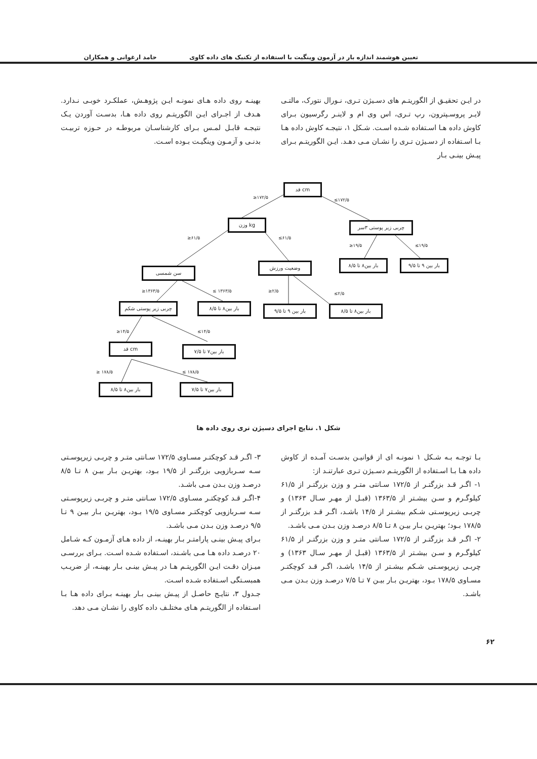تعیین هوشمند اندازه بار در آزمون وینگیت با استفاده از تکنیک های داده کاوی حامد ارغوانی و همکاران
در ایـن تحقیـق از الگوریتـم های دسـیژن تـری، نـورال نتورک، مالتـی لایـر پروسـپترون، رپ تـری، اس وی ام و لاینـر رگرسیون بـرای کاوش داده هـا اسـتفاده شـده اسـت. شـکل ۱، نتیجـه کاوش داده هـا بـا اسـتفاده از دسـیژن تـری را نشـان مـی دهـد. ایـن الگوریتـم بـرای پیـش بینـی بـار
بهینـه روی داده هـای نمونـه ایـن پژوهـش، عملکـرد خوبـی نـدارد. هـدف از اجـرای ایـن الگوریتـم روی داده هـا، بدسـت آوردن یـک نتیجـه قابـل لمـس بـرای کارشناسـان مربوطـه در حـوزه تربیـت بدنـی و آزمـون وینگیـت بـوده اسـت.
قد cm
≥۱۷۲/۵ ≤۱۷۲/۵
وزن kg چربی زیر پوستی ۳سر
≥۶۱/۵ ≤۶۱/۵
≥۱۹/۵ ≤۱۹/۵
سن شمسی
وضعیت ورزش بار بین۸ تا ۸/۵
بار بین ۹ تا ۹/۵
≥۱۳۶۳/۵ ≤ ۱۳۶۳/۵ ≥۲/۵ ≤۲/۵
چربی زیر پوستی شکم بار بین۸ تا ۸/۵ بار بین ۹ تا ۹/۵ بار بین۸ تا ۸/۵
≥۱۴/۵ ≤۱۴/۵
قد cm بار بین۷ تا ۷/۵
≥ ۱۷۸/۵ ≤ ۱۷۸/۵
بار بین۸ تا ۸/۵ بار بین۷ تا ۷/۵
شکل ۱. نتایج اجرای دسیژن تری روی داده ها
بـا توجـه بـه شـکل ۱ نمونـه ای از قوانیـن بدسـت آمـده از کاوش داده هـا بـا اسـتفاده از الگوریتـم دسـیژن تـری عبارتنـد از:
۱- اگـر قـد بزرگتـر از ۱۷۲/۵ سـانتی متـر و وزن بزرگتـر از ۶۱/۵ کیلوگـرم و سـن بیشـتر از ۱۳۶۳/۵ (قبـل از مهـر سـال ۱۳۶۳) و چربـی زیرپوسـتی شـکم بیشـتر از ۱۴/۵ باشـد، اگـر قـد بزرگتـر از ۱۷۸/۵ بـود؛ بهتریـن بـار بیـن ۸ تـا ۸/۵ درصـد وزن بـدن مـی باشـد.
۲- اگـر قـد بزرگتـر از ۱۷۲/۵ سـانتی متـر و وزن بزرگتـر از ۶۱/۵ کیلوگـرم و سـن بیشـتر از ۱۳۶۳/۵ (قبـل از مهـر سـال ۱۳۶۳) و چربـی زیرپوسـتی شـکم بیشـتر از ۱۴/۵ باشـد، اگـر قـد کوچکتـر مسـاوی ۱۷۸/۵ بـود، بهتریـن بـار بیـن ۷ تـا ۷/۵ درصـد وزن بـدن مـی باشـد.
۳- اگـر قـد کوچکتـر مسـاوی ۱۷۲/۵ سـانتی متـر و چربـی زیرپوسـتی سـه سـربازویی بزرگتـر از ۱۹/۵ بـود، بهتریـن بـار بیـن ۸ تـا ۸/۵ درصـد وزن بـدن مـی باشـد.
۴-اگـر قـد کوچکتـر مسـاوی ۱۷۲/۵ سـانتی متـر و چربـی زیرپوسـتی سـه سـربازویی کوچکتـر مسـاوی ۱۹/۵ بـود، بهتریـن بـار بیـن ۹ تـا ۹/۵ درصـد وزن بـدن مـی باشـد.
بـرای پیـش بینـی پارامتـر بـار بهینـه، از داده هـای آزمـون کـه شـامل ۲۰ درصـد داده هـا مـی باشـند، اسـتفاده شـده اسـت. بـرای بررسـی میـزان دقـت ایـن الگوریتـم هـا در پیـش بینـی بـار بهینـه، از ضریـب همبسـتگی اسـتفاده شـده اسـت.
جـدول ۳، نتایـج حاصـل از پیـش بینـی بـار بهینـه بـرای داده هـا بـا اسـتفاده از الگوریتـم هـای مختلـف داده کاوی را نشـان مـی دهد.
۶۲